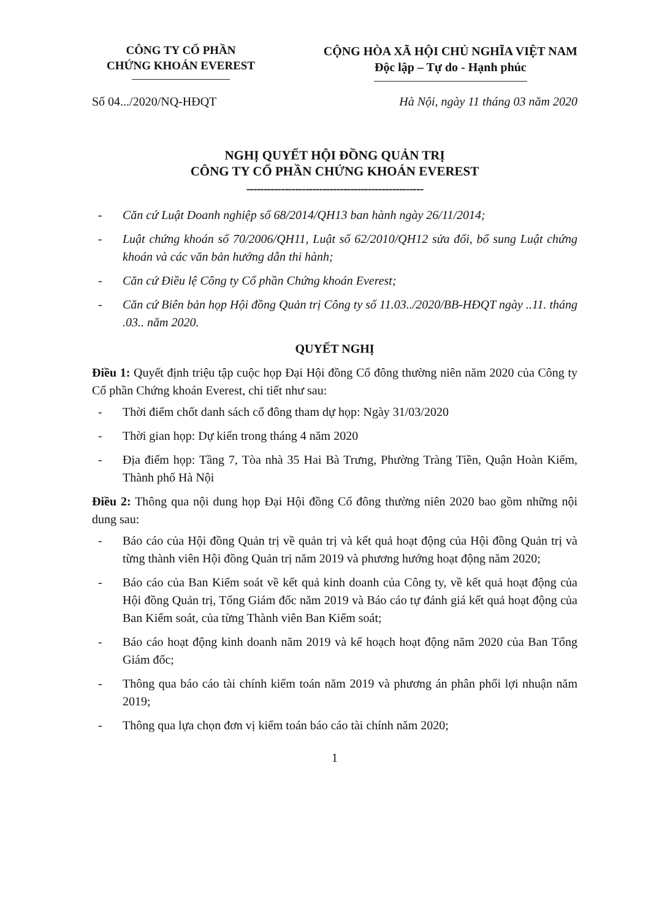CÔNG TY CỔ PHẦN
CHỨNG KHOÁN EVEREST
CỘNG HÒA XÃ HỘI CHỦ NGHĨA VIỆT NAM
Độc lập – Tự do - Hạnh phúc
Số 04.../2020/NQ-HĐQT Hà Nội, ngày 11 tháng 03 năm 2020
NGHỊ QUYẾT HỘI ĐỒNG QUẢN TRỊ
CÔNG TY CỔ PHẦN CHỨNG KHOÁN EVEREST
---------------------------------------------------
- Căn cứ Luật Doanh nghiệp số 68/2014/QH13 ban hành ngày 26/11/2014;
- Luật chứng khoán số 70/2006/QH11, Luật số 62/2010/QH12 sửa đổi, bổ sung Luật chứng khoán và các văn bản hướng dẫn thi hành;
- Căn cứ Điều lệ Công ty Cổ phần Chứng khoán Everest;
- Căn cứ Biên bản họp Hội đồng Quản trị Công ty số 11.03../2020/BB-HĐQT ngày ..11. tháng .03.. năm 2020.
QUYẾT NGHỊ
Điều 1: Quyết định triệu tập cuộc họp Đại Hội đồng Cổ đông thường niên năm 2020 của Công ty Cổ phần Chứng khoán Everest, chi tiết như sau:
- Thời điểm chốt danh sách cổ đông tham dự họp: Ngày 31/03/2020
- Thời gian họp: Dự kiến trong tháng 4 năm 2020
- Địa điểm họp: Tầng 7, Tòa nhà 35 Hai Bà Trưng, Phường Tràng Tiền, Quận Hoàn Kiếm, Thành phố Hà Nội
Điều 2: Thông qua nội dung họp Đại Hội đồng Cổ đông thường niên 2020 bao gồm những nội dung sau:
- Báo cáo của Hội đồng Quản trị về quản trị và kết quả hoạt động của Hội đồng Quản trị và từng thành viên Hội đồng Quản trị năm 2019 và phương hướng hoạt động năm 2020;
- Báo cáo của Ban Kiểm soát về kết quả kinh doanh của Công ty, về kết quả hoạt động của Hội đồng Quản trị, Tổng Giám đốc năm 2019 và Báo cáo tự đánh giá kết quả hoạt động của Ban Kiểm soát, của từng Thành viên Ban Kiểm soát;
- Báo cáo hoạt động kinh doanh năm 2019 và kế hoạch hoạt động năm 2020 của Ban Tổng Giám đốc;
- Thông qua báo cáo tài chính kiểm toán năm 2019 và phương án phân phối lợi nhuận năm 2019;
- Thông qua lựa chọn đơn vị kiểm toán báo cáo tài chính năm 2020;
1